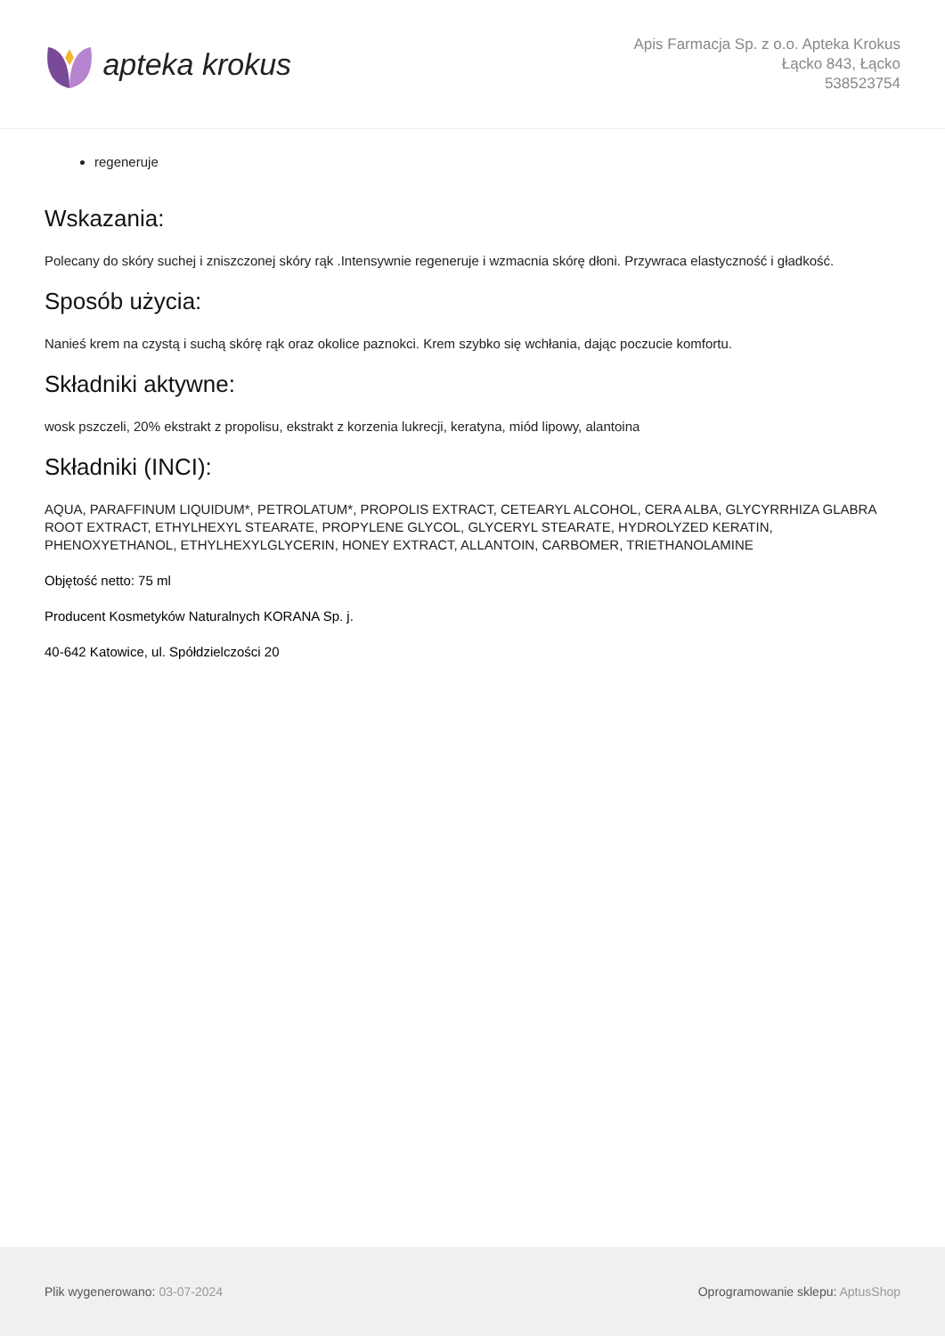apteka krokus
Apis Farmacja Sp. z o.o. Apteka Krokus
Łącko 843, Łącko
538523754
regeneruje
Wskazania:
Polecany do skóry suchej i zniszczonej skóry rąk .Intensywnie regeneruje i wzmacnia skórę dłoni. Przywraca elastyczność i gładkość.
Sposób użycia:
Nanieś krem na czystą i suchą skórę rąk oraz okolice paznokci. Krem szybko się wchłania, dając poczucie komfortu.
Składniki aktywne:
wosk pszczeli, 20% ekstrakt z propolisu, ekstrakt z korzenia lukrecji, keratyna, miód lipowy, alantoina
Składniki (INCI):
AQUA, PARAFFINUM LIQUIDUM*, PETROLATUM*, PROPOLIS EXTRACT, CETEARYL ALCOHOL, CERA ALBA, GLYCYRRHIZA GLABRA ROOT EXTRACT, ETHYLHEXYL STEARATE, PROPYLENE GLYCOL, GLYCERYL STEARATE, HYDROLYZED KERATIN, PHENOXYETHANOL, ETHYLHEXYLGLYCERIN, HONEY EXTRACT, ALLANTOIN, CARBOMER, TRIETHANOLAMINE
Objętość netto: 75 ml
Producent Kosmetyków Naturalnych KORANA Sp. j.
40-642 Katowice, ul. Spółdzielczości 20
Plik wygenerowano: 03-07-2024 Oprogramowanie sklepu: AptusShop